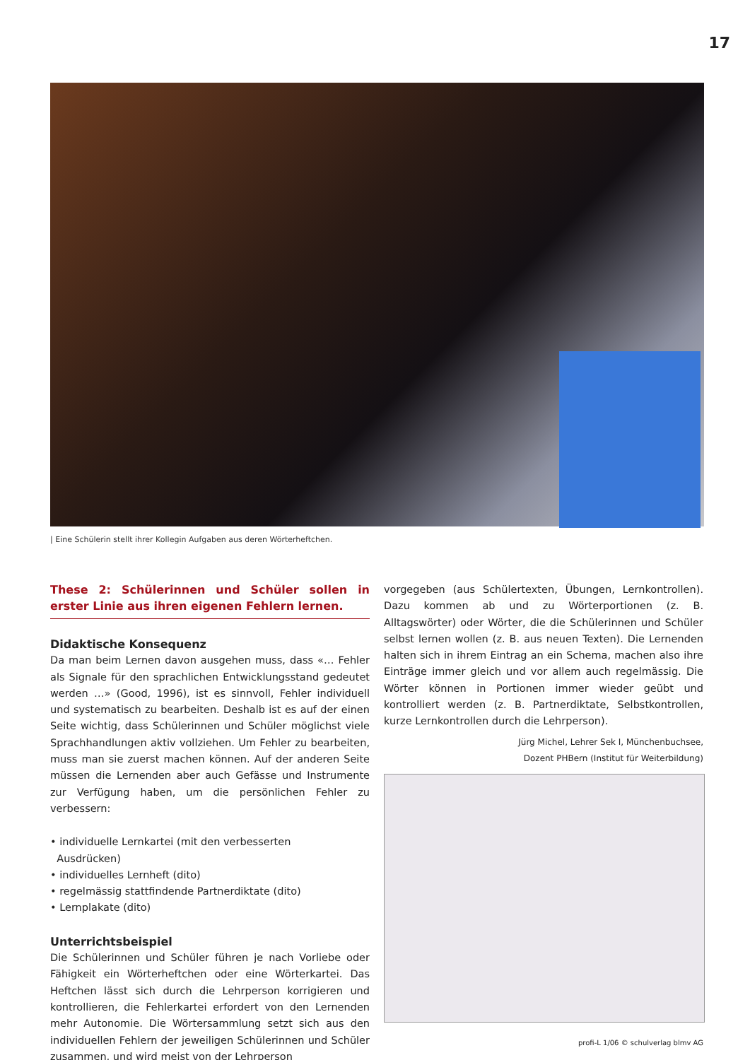17
| Eine Schülerin stellt ihrer Kollegin Aufgaben aus deren Wörterheftchen.
These 2: Schülerinnen und Schüler sollen in erster Linie aus ihren eigenen Fehlern lernen.
Didaktische Konsequenz
Da man beim Lernen davon ausgehen muss, dass «… Fehler als Signale für den sprachlichen Entwicklungsstand gedeutet werden …» (Good, 1996), ist es sinnvoll, Fehler individuell und systematisch zu bearbeiten. Deshalb ist es auf der einen Seite wichtig, dass Schülerinnen und Schüler möglichst viele Sprachhandlungen aktiv vollziehen. Um Fehler zu bearbeiten, muss man sie zuerst machen können. Auf der anderen Seite müssen die Lernenden aber auch Gefässe und Instrumente zur Verfügung haben, um die persönlichen Fehler zu verbessern:
• individuelle Lernkartei (mit den verbesserten
Ausdrücken)
• individuelles Lernheft (dito)
• regelmässig stattfindende Partnerdiktate (dito)
• Lernplakate (dito)
Unterrichtsbeispiel
Die Schülerinnen und Schüler führen je nach Vorliebe oder Fähigkeit ein Wörterheftchen oder eine Wörterkartei. Das Heftchen lässt sich durch die Lehrperson korrigieren und kontrollieren, die Fehlerkartei erfordert von den Lernenden mehr Autonomie. Die Wörtersammlung setzt sich aus den individuellen Fehlern der jeweiligen Schülerinnen und Schüler zusammen, und wird meist von der Lehrperson
vorgegeben (aus Schülertexten, Übungen, Lernkontrollen). Dazu kommen ab und zu Wörterportionen (z. B. Alltagswörter) oder Wörter, die die Schülerinnen und Schüler selbst lernen wollen (z. B. aus neuen Texten). Die Lernenden halten sich in ihrem Eintrag an ein Schema, machen also ihre Einträge immer gleich und vor allem auch regelmässig. Die Wörter können in Portionen immer wieder geübt und kontrolliert werden (z. B. Partnerdiktate, Selbstkontrollen, kurze Lernkontrollen durch die Lehrperson).
Jürg Michel, Lehrer Sek I, Münchenbuchsee,
Dozent PHBern (Institut für Weiterbildung)
profi-L 1/06 © schulverlag blmv AG